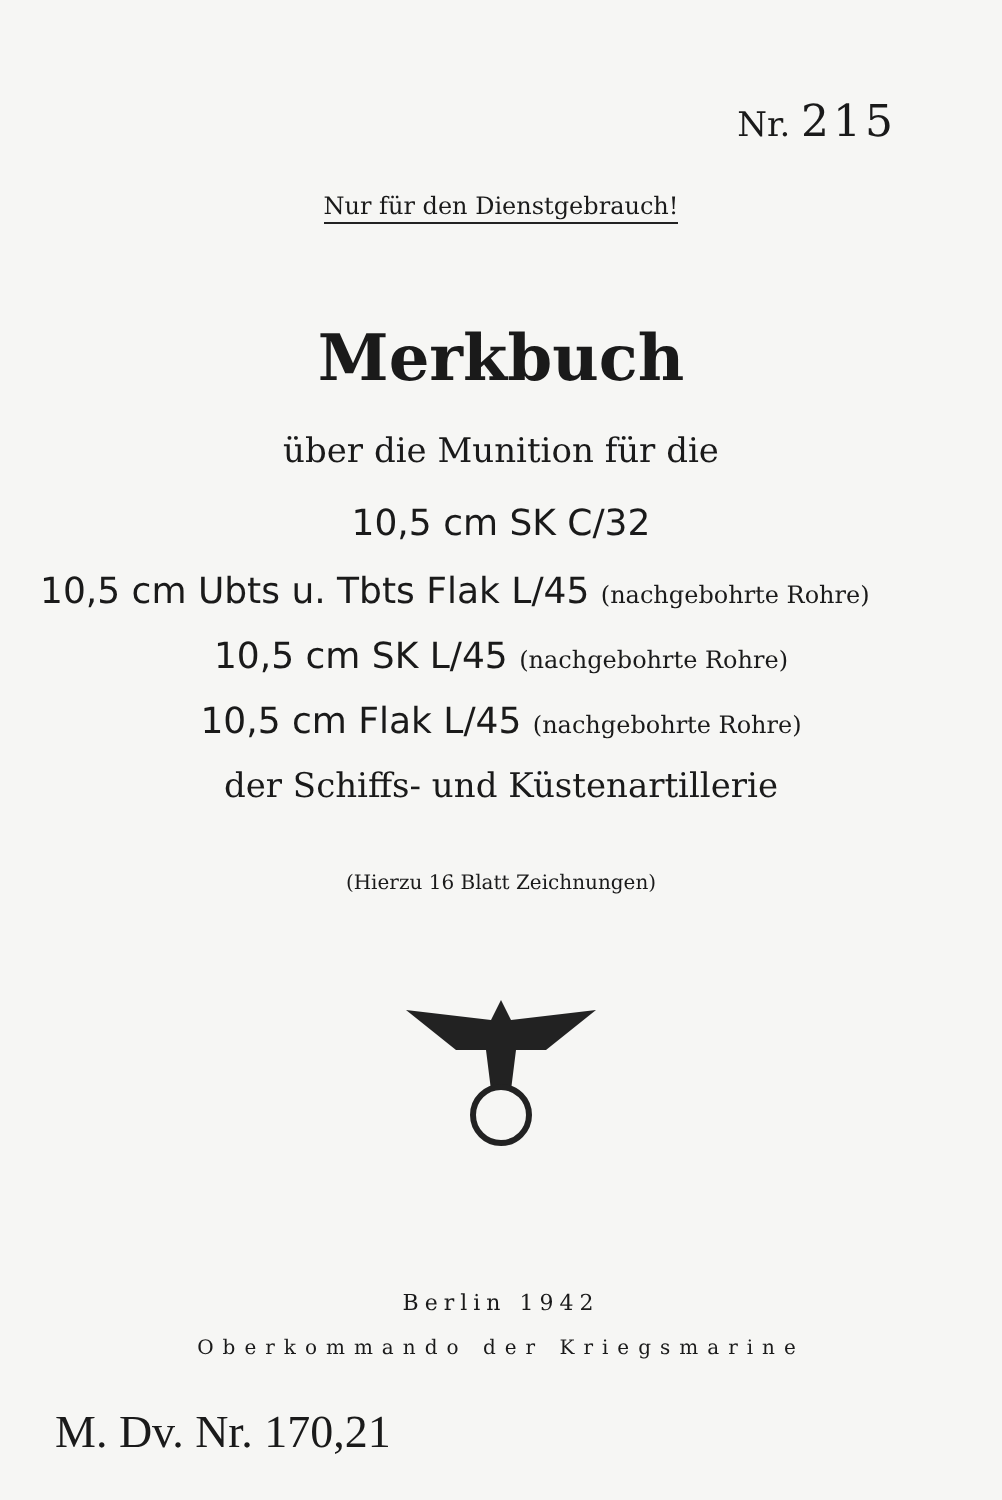Nr. 215
Nur für den Dienstgebrauch!
Merkbuch
über die Munition für die
10,5 cm SK C/32
10,5 cm Ubts u. Tbts Flak L/45 (nachgebohrte Rohre)
10,5 cm SK L/45 (nachgebohrte Rohre)
10,5 cm Flak L/45 (nachgebohrte Rohre)
der Schiffs- und Küstenartillerie
(Hierzu 16 Blatt Zeichnungen)
Berlin 1942
Oberkommando der Kriegsmarine
M. Dv. Nr. 170,21